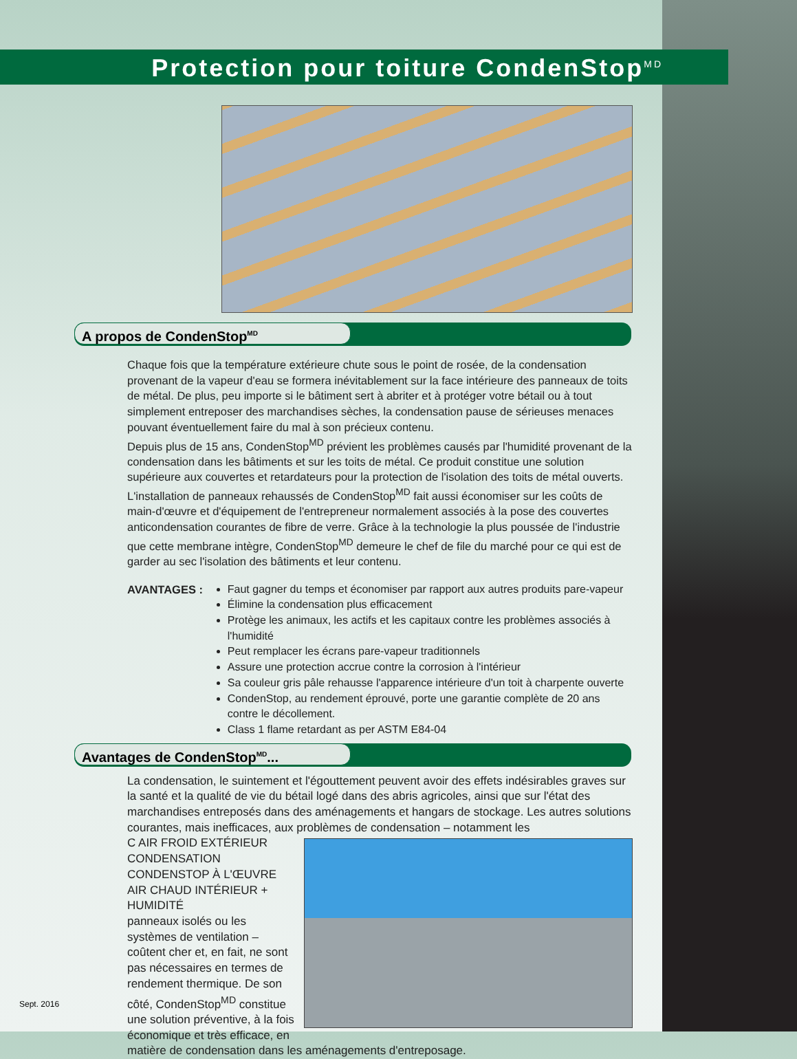Protection pour toiture CondenStop<sup>MD</sup>
A propos de CondenStop<sup>MD</sup>
Chaque fois que la température extérieure chute sous le point de rosée, de la condensation provenant de la vapeur d'eau se formera inévitablement sur la face intérieure des panneaux de toits de métal. De plus, peu importe si le bâtiment sert à abriter et à protéger votre bétail ou à tout simplement entreposer des marchandises sèches, la condensation pause de sérieuses menaces pouvant éventuellement faire du mal à son précieux contenu.
Depuis plus de 15 ans, CondenStop<sup>MD</sup> prévient les problèmes causés par l'humidité provenant de la condensation dans les bâtiments et sur les toits de métal. Ce produit constitue une solution supérieure aux couvertes et retardateurs pour la protection de l'isolation des toits de métal ouverts. L'installation de panneaux rehaussés de CondenStop<sup>MD</sup> fait aussi économiser sur les coûts de main-d'œuvre et d'équipement de l'entrepreneur normalement associés à la pose des couvertes anticondensation courantes de fibre de verre. Grâce à la technologie la plus poussée de l'industrie que cette membrane intègre, CondenStop<sup>MD</sup> demeure le chef de file du marché pour ce qui est de garder au sec l'isolation des bâtiments et leur contenu.
AVANTAGES : Faut gagner du temps et économiser par rapport aux autres produits pare-vapeur
Élimine la condensation plus efficacement
Protège les animaux, les actifs et les capitaux contre les problèmes associés à l'humidité
Peut remplacer les écrans pare-vapeur traditionnels
Assure une protection accrue contre la corrosion à l'intérieur
Sa couleur gris pâle rehausse l'apparence intérieure d'un toit à charpente ouverte
CondenStop, au rendement éprouvé, porte une garantie complète de 20 ans contre le décollement.
Class 1 flame retardant as per ASTM E84-04
Avantages de CondenStop<sup>MD</sup>...
La condensation, le suintement et l'égouttement peuvent avoir des effets indésirables graves sur la santé et la qualité de vie du bétail logé dans des abris agricoles, ainsi que sur l'état des marchandises entreposés dans des aménagements et hangars de stockage. Les autres solutions courantes, mais inefficaces, aux problèmes de condensation – notamment les
C AIR FROID EXTÉRIEUR
CONDENSATION CONDENSTOP À L'ŒUVRE
AIR CHAUD INTÉRIEUR + HUMIDITÉ
panneaux isolés ou les systèmes de ventilation – coûtent cher et, en fait, ne sont pas nécessaires en termes de rendement thermique. De son côté, CondenStop<sup>MD</sup> constitue une solution préventive, à la fois économique et très efficace, en matière de condensation dans les aménagements d'entreposage.
Sept. 2016